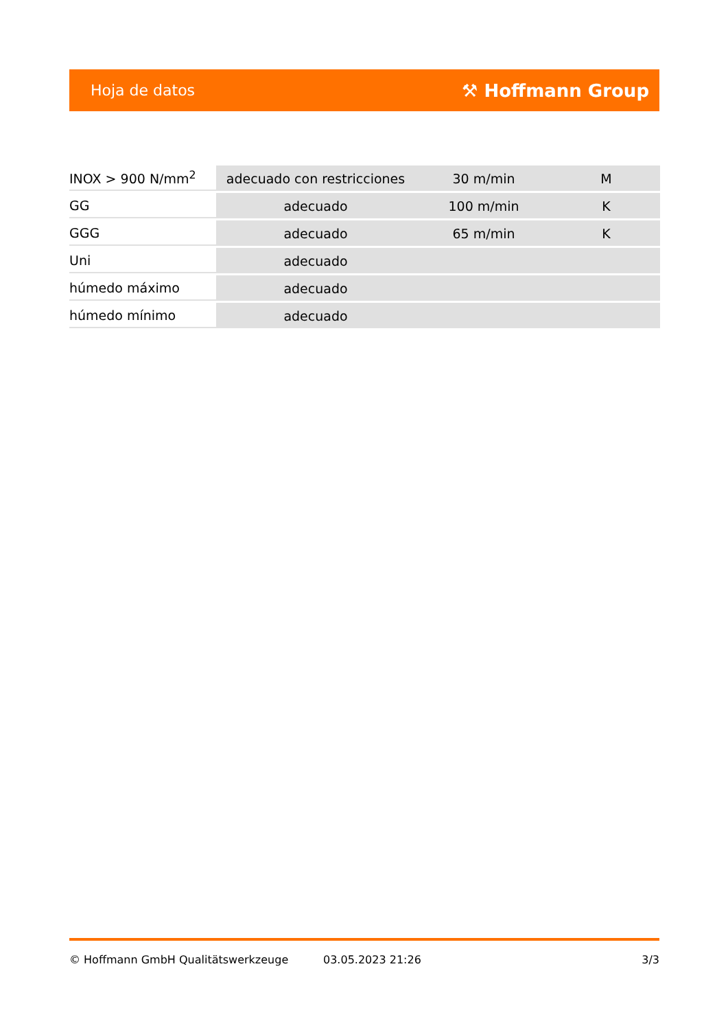Hoja de datos ⚒ Hoffmann Group
| INOX > 900 N/mm<sup>2</sup> | adecuado con restricciones | 30 m/min | M |
| GG | adecuado | 100 m/min | K |
| GGG | adecuado | 65 m/min | K |
| Uni | adecuado | | |
| húmedo máximo | adecuado | | |
| húmedo mínimo | adecuado | | |
© Hoffmann GmbH Qualitätswerkzeuge 03.05.2023 21:26 3/3